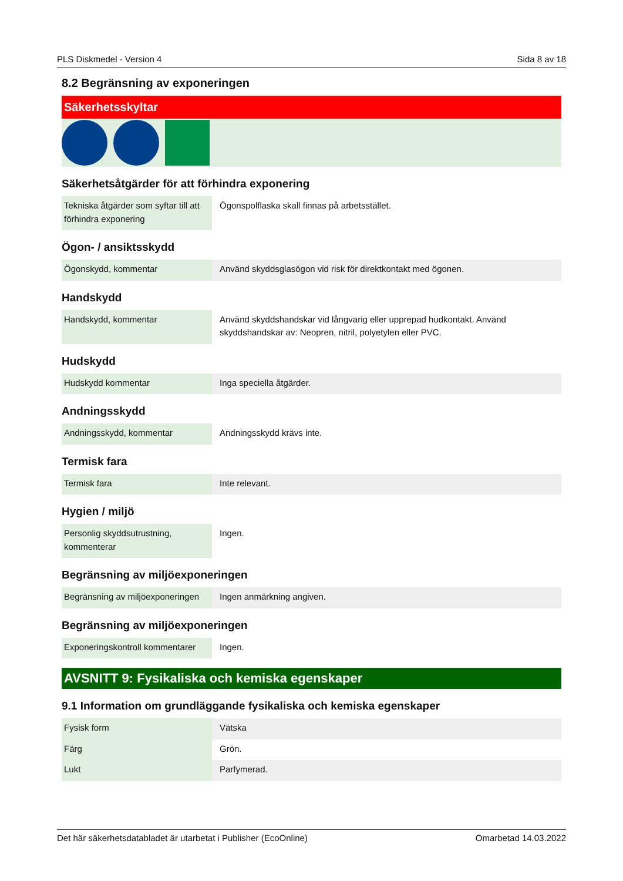PLS Diskmedel - Version 4 Sida 8 av 18
8.2 Begränsning av exponeringen
Säkerhetsskyltar
Säkerhetsåtgärder för att förhindra exponering
| Tekniska åtgärder som syftar till att förhindra exponering | Ögonspolflaska skall finnas på arbetsstället. |
Ögon- / ansiktsskydd
| Ögonskydd, kommentar | Använd skyddsglasögon vid risk för direktkontakt med ögonen. |
Handskydd
| Handskydd, kommentar | Använd skyddshandskar vid långvarig eller upprepad hudkontakt. Använd skyddshandskar av: Neopren, nitril, polyetylen eller PVC. |
Hudskydd
| Hudskydd kommentar | Inga speciella åtgärder. |
Andningsskydd
| Andningsskydd, kommentar | Andningsskydd krävs inte. |
Termisk fara
| Termisk fara | Inte relevant. |
Hygien / miljö
| Personlig skyddsutrustning, kommenterar | Ingen. |
Begränsning av miljöexponeringen
| Begränsning av miljöexponeringen | Ingen anmärkning angiven. |
Begränsning av miljöexponeringen
| Exponeringskontroll kommentarer | Ingen. |
AVSNITT 9: Fysikaliska och kemiska egenskaper
9.1 Information om grundläggande fysikaliska och kemiska egenskaper
| Fysisk form | Vätska |
| Färg | Grön. |
| Lukt | Parfymerad. |
Det här säkerhetsdatabladet är utarbetat i Publisher (EcoOnline) Omarbetad 14.03.2022